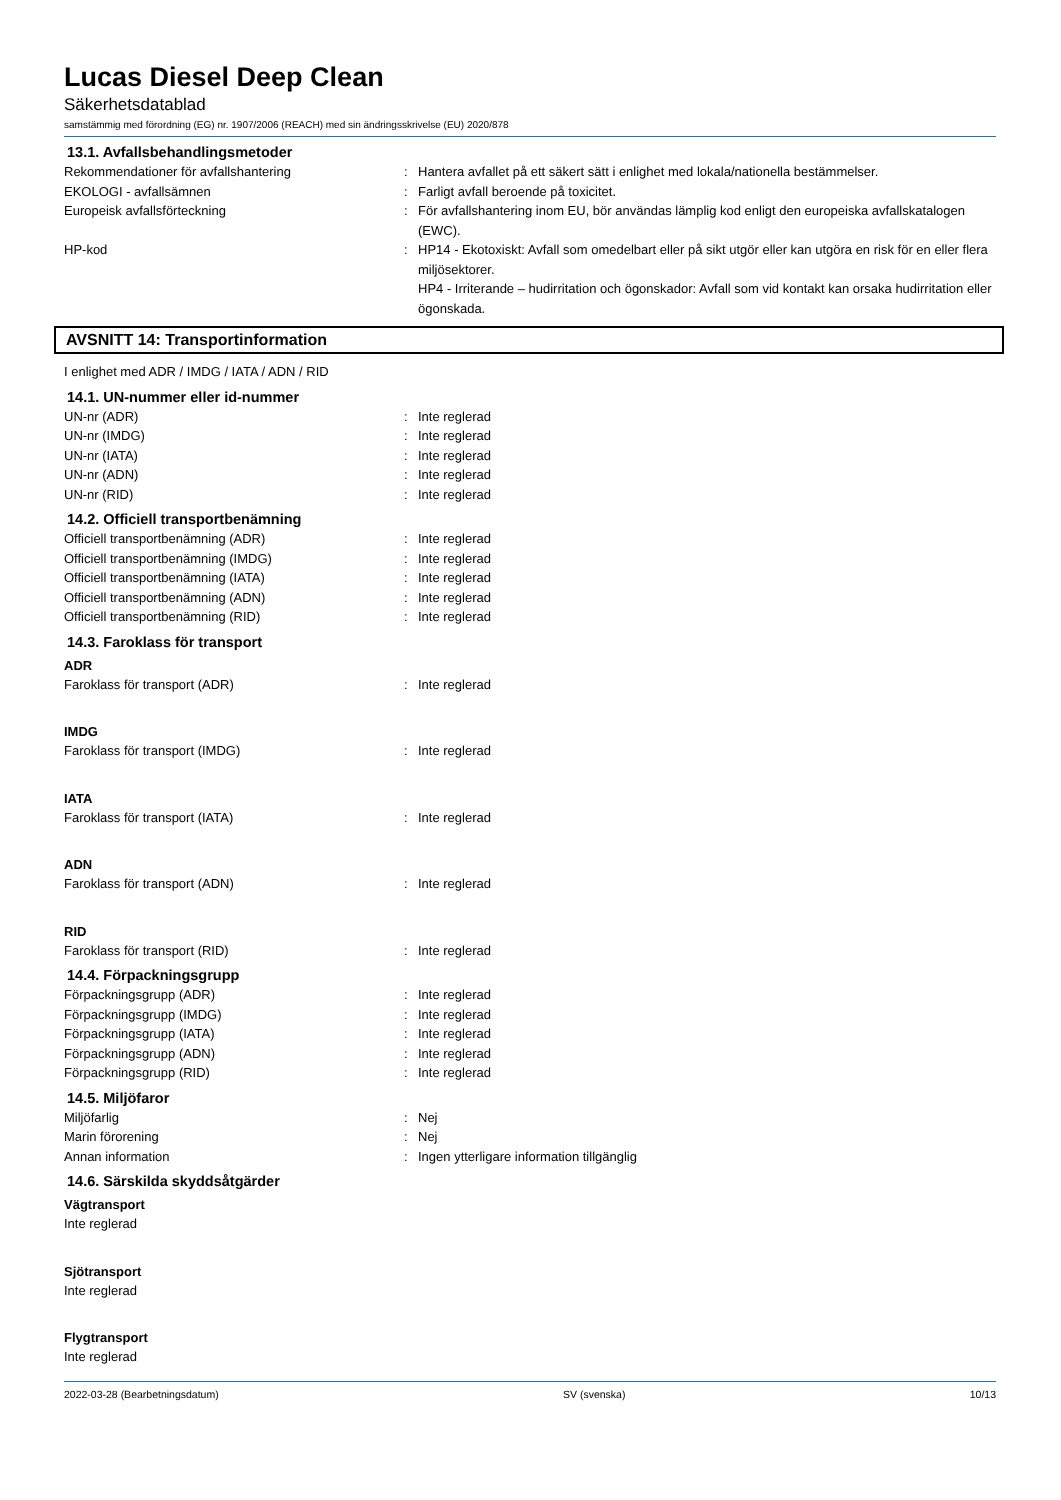Lucas Diesel Deep Clean
Säkerhetsdatablad
samstämmig med förordning (EG) nr. 1907/2006 (REACH) med sin ändringsskrivelse (EU) 2020/878
13.1. Avfallsbehandlingsmetoder
Rekommendationer för avfallshantering : Hantera avfallet på ett säkert sätt i enlighet med lokala/nationella bestämmelser.
EKOLOGI - avfallsämnen : Farligt avfall beroende på toxicitet.
Europeisk avfallsförteckning : För avfallshantering inom EU, bör användas lämplig kod enligt den europeiska avfallskatalogen (EWC).
HP-kod : HP14 - Ekotoxiskt: Avfall som omedelbart eller på sikt utgör eller kan utgöra en risk för en eller flera miljösektorer.
HP4 - Irriterande – hudirritation och ögonskador: Avfall som vid kontakt kan orsaka hudirritation eller ögonskada.
AVSNITT 14: Transportinformation
I enlighet med ADR / IMDG / IATA / ADN / RID
14.1. UN-nummer eller id-nummer
UN-nr (ADR) : Inte reglerad
UN-nr (IMDG) : Inte reglerad
UN-nr (IATA) : Inte reglerad
UN-nr (ADN) : Inte reglerad
UN-nr (RID) : Inte reglerad
14.2. Officiell transportbenämning
Officiell transportbenämning (ADR) : Inte reglerad
Officiell transportbenämning (IMDG) : Inte reglerad
Officiell transportbenämning (IATA) : Inte reglerad
Officiell transportbenämning (ADN) : Inte reglerad
Officiell transportbenämning (RID) : Inte reglerad
14.3. Faroklass för transport
ADR
Faroklass för transport (ADR) : Inte reglerad
IMDG
Faroklass för transport (IMDG) : Inte reglerad
IATA
Faroklass för transport (IATA) : Inte reglerad
ADN
Faroklass för transport (ADN) : Inte reglerad
RID
Faroklass för transport (RID) : Inte reglerad
14.4. Förpackningsgrupp
Förpackningsgrupp (ADR) : Inte reglerad
Förpackningsgrupp (IMDG) : Inte reglerad
Förpackningsgrupp (IATA) : Inte reglerad
Förpackningsgrupp (ADN) : Inte reglerad
Förpackningsgrupp (RID) : Inte reglerad
14.5. Miljöfaror
Miljöfarlig : Nej
Marin förorening : Nej
Annan information : Ingen ytterligare information tillgänglig
14.6. Särskilda skyddsåtgärder
Vägtransport
Inte reglerad
Sjötransport
Inte reglerad
Flygtransport
Inte reglerad
2022-03-28 (Bearbetningsdatum) SV (svenska) 10/13